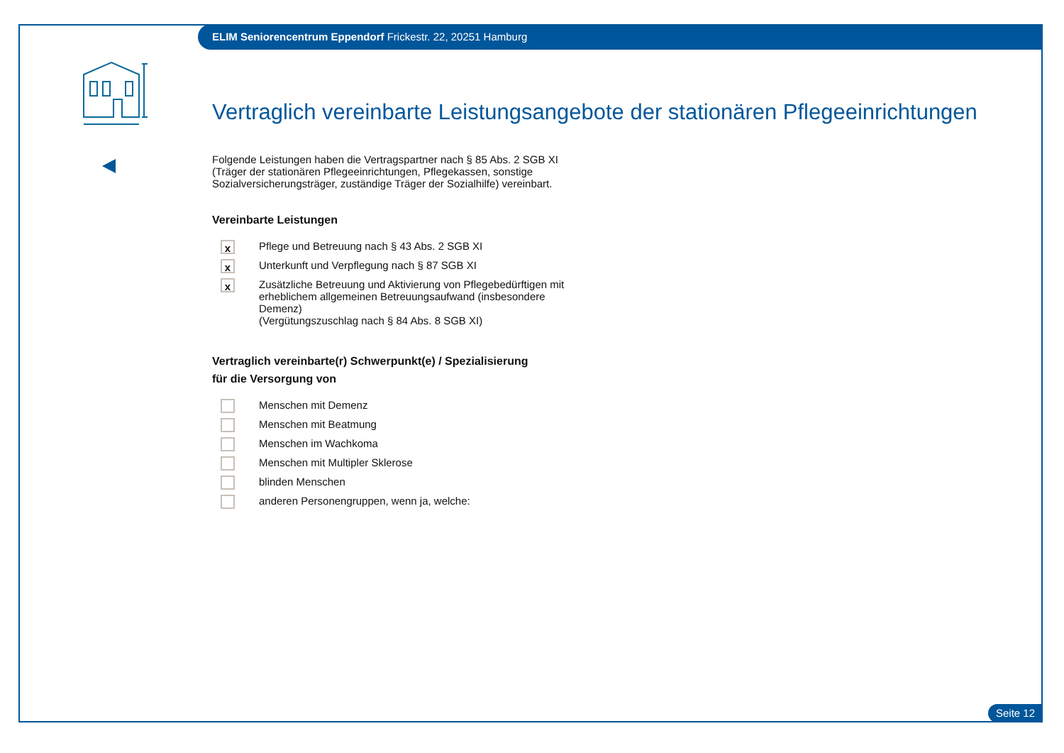ELIM Seniorencentrum Eppendorf Frickestr. 22, 20251 Hamburg
Vertraglich vereinbarte Leistungsangebote der stationären Pflegeeinrichtungen
Folgende Leistungen haben die Vertragspartner nach § 85 Abs. 2 SGB XI (Träger der stationären Pflegeeinrichtungen, Pflegekassen, sonstige Sozialversicherungsträger, zuständige Träger der Sozialhilfe) vereinbart.
Vereinbarte Leistungen
x
Pflege und Betreuung nach § 43 Abs. 2 SGB XI
x
Unterkunft und Verpflegung nach § 87 SGB XI
x
Zusätzliche Betreuung und Aktivierung von Pflegebedürftigen mit erheblichem allgemeinen Betreuungsaufwand (insbesondere Demenz)
(Vergütungszuschlag nach § 84 Abs. 8 SGB XI)
Vertraglich vereinbarte(r) Schwerpunkt(e) / Spezialisierung
für die Versorgung von
Menschen mit Demenz
Menschen mit Beatmung
Menschen im Wachkoma
Menschen mit Multipler Sklerose
blinden Menschen
anderen Personengruppen, wenn ja, welche:
Seite 12